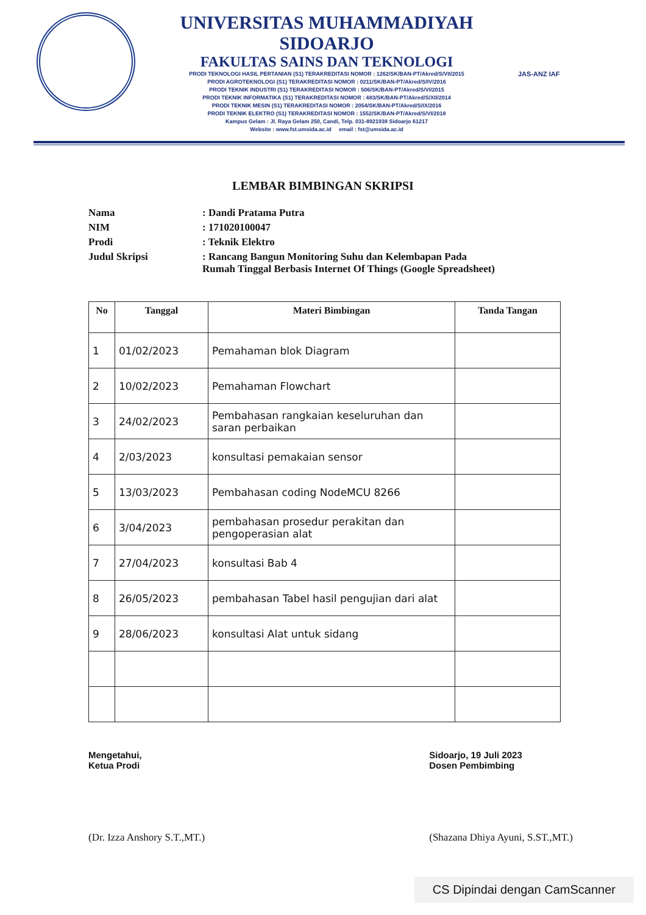UNIVERSITAS MUHAMMADIYAH SIDOARJO
FAKULTAS SAINS DAN TEKNOLOGI
PRODI TEKNOLOGI HASIL PERTANIAN (S1) TERAKREDITASI NOMOR : 1262/SK/BAN-PT/Akred/S/VII/2015
PRODI AGROTEKNOLOGI (S1) TERAKREDITASI NOMOR : 0211/SK/BAN-PT/Akred/S/IV/2016
PRODI TEKNIK INDUSTRI (S1) TERAKREDITASI NOMOR : 506/SK/BAN-PT/Akred/S/VI/2015
PRODI TEKNIK INFORMATIKA (S1) TERAKREDITASI NOMOR : 483/SK/BAN-PT/Akred/S/XII/2014
PRODI TEKNIK MESIN (S1) TERAKREDITASI NOMOR : 2054/SK/BAN-PT/Akred/S/IX/2016
PRODI TEKNIK ELEKTRO (S1) TERAKREDITASI NOMOR : 1552/SK/BAN-PT/Akred/S/VI/2018
Kampus Gelam : Jl. Raya Gelam 250, Candi, Telp. 031-8921938 Sidoarjo 61217
Website : www.fst.umsida.ac.id email : fst@umsida.ac.id
JAS-ANZ IAF
LEMBAR BIMBINGAN SKRIPSI
| Nama | : Dandi Pratama Putra |
| NIM | : 171020100047 |
| Prodi | : Teknik Elektro |
| Judul Skripsi | : Rancang Bangun Monitoring Suhu dan Kelembapan Pada Rumah Tinggal Berbasis Internet Of Things (Google Spreadsheet) |
| No | Tanggal | Materi Bimbingan | Tanda Tangan |
| --- | --- | --- | --- |
| 1 | 01/02/2023 | Pemahaman blok Diagram | |
| 2 | 10/02/2023 | Pemahaman Flowchart | |
| 3 | 24/02/2023 | Pembahasan rangkaian keseluruhan dan saran perbaikan | |
| 4 | 2/03/2023 | konsultasi pemakaian sensor | |
| 5 | 13/03/2023 | Pembahasan coding NodeMCU 8266 | |
| 6 | 3/04/2023 | pembahasan prosedur perakitan dan pengoperasian alat | |
| 7 | 27/04/2023 | konsultasi Bab 4 | |
| 8 | 26/05/2023 | pembahasan Tabel hasil pengujian dari alat | |
| 9 | 28/06/2023 | konsultasi Alat untuk sidang | |
Mengetahui,
Ketua Prodi
(Dr. Izza Anshory S.T.,MT.)
Sidoarjo, 19 Juli 2023
Dosen Pembimbing
(Shazana Dhiya Ayuni, S.ST.,MT.)
CS Dipindai dengan CamScanner